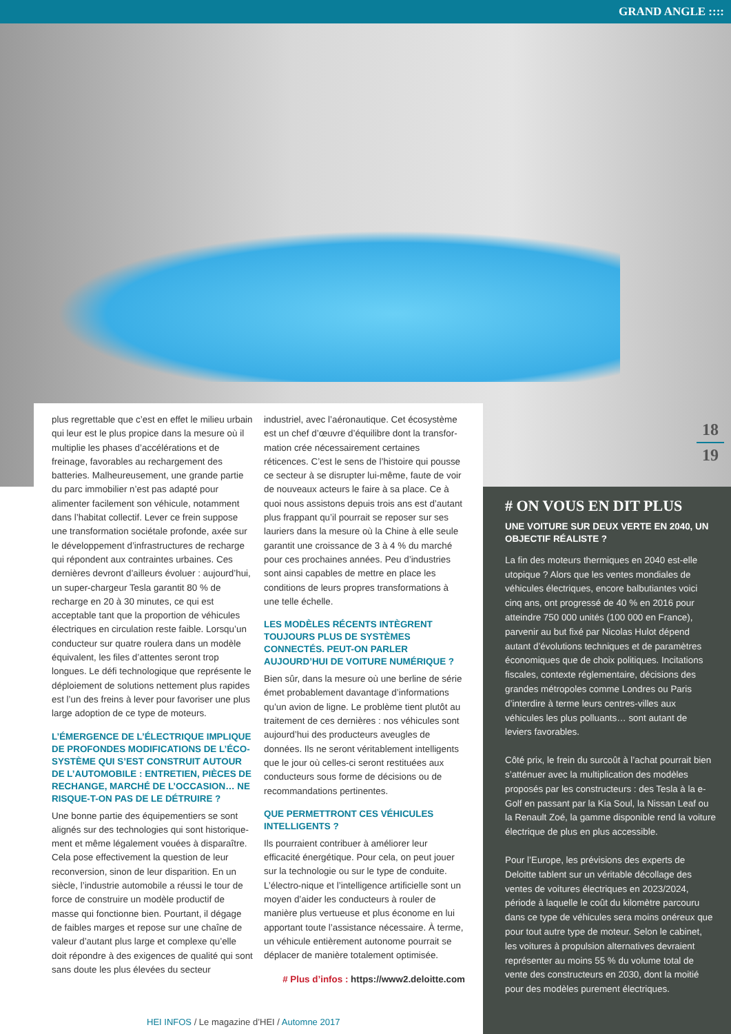GRAND ANGLE ::::
18
19
plus regrettable que c’est en effet le milieu urbain qui leur est le plus propice dans la mesure où il multiplie les phases d’accélérations et de freinage, favorables au rechargement des batteries. Malheureusement, une grande partie du parc immobilier n’est pas adapté pour alimenter facilement son véhicule, notamment dans l’habitat collectif. Lever ce frein suppose une transformation sociétale profonde, axée sur le développement d’infrastructures de recharge qui répondent aux contraintes urbaines. Ces dernières devront d’ailleurs évoluer : aujourd’hui, un super-chargeur Tesla garantit 80 % de recharge en 20 à 30 minutes, ce qui est acceptable tant que la proportion de véhicules électriques en circulation reste faible. Lorsqu’un conducteur sur quatre roulera dans un modèle équivalent, les files d’attentes seront trop longues. Le défi technologique que représente le déploiement de solutions nettement plus rapides est l’un des freins à lever pour favoriser une plus large adoption de ce type de moteurs.
L’ÉMERGENCE DE L’ÉLECTRIQUE IMPLIQUE DE PROFONDES MODIFICATIONS DE L’ÉCO-SYSTÈME QUI S’EST CONSTRUIT AUTOUR DE L’AUTOMOBILE : ENTRETIEN, PIÈCES DE RECHANGE, MARCHÉ DE L’OCCASION… NE RISQUE-T-ON PAS DE LE DÉTRUIRE ?
Une bonne partie des équipementiers se sont alignés sur des technologies qui sont historique-ment et même légalement vouées à disparaître. Cela pose effectivement la question de leur reconversion, sinon de leur disparition. En un siècle, l’industrie automobile a réussi le tour de force de construire un modèle productif de masse qui fonctionne bien. Pourtant, il dégage de faibles marges et repose sur une chaîne de valeur d’autant plus large et complexe qu’elle doit répondre à des exigences de qualité qui sont sans doute les plus élevées du secteur
industriel, avec l’aéronautique. Cet écosystème est un chef d’œuvre d’équilibre dont la transfor-mation crée nécessairement certaines réticences. C’est le sens de l’histoire qui pousse ce secteur à se disrupter lui-même, faute de voir de nouveaux acteurs le faire à sa place. Ce à quoi nous assistons depuis trois ans est d’autant plus frappant qu’il pourrait se reposer sur ses lauriers dans la mesure où la Chine à elle seule garantit une croissance de 3 à 4 % du marché pour ces prochaines années. Peu d’industries sont ainsi capables de mettre en place les conditions de leurs propres transformations à une telle échelle.
LES MODÈLES RÉCENTS INTÈGRENT TOUJOURS PLUS DE SYSTÈMES CONNECTÉS. PEUT-ON PARLER AUJOURD’HUI DE VOITURE NUMÉRIQUE ?
Bien sûr, dans la mesure où une berline de série émet probablement davantage d’informations qu’un avion de ligne. Le problème tient plutôt au traitement de ces dernières : nos véhicules sont aujourd’hui des producteurs aveugles de données. Ils ne seront véritablement intelligents que le jour où celles-ci seront restituées aux conducteurs sous forme de décisions ou de recommandations pertinentes.
QUE PERMETTRONT CES VÉHICULES INTELLIGENTS ?
Ils pourraient contribuer à améliorer leur efficacité énergétique. Pour cela, on peut jouer sur la technologie ou sur le type de conduite. L’électro-nique et l’intelligence artificielle sont un moyen d’aider les conducteurs à rouler de manière plus vertueuse et plus économe en lui apportant toute l’assistance nécessaire. À terme, un véhicule entièrement autonome pourrait se déplacer de manière totalement optimisée.
# Plus d’infos : https://www2.deloitte.com
# ON VOUS EN DIT PLUS
UNE VOITURE SUR DEUX VERTE EN 2040, UN OBJECTIF RÉALISTE ?
La fin des moteurs thermiques en 2040 est-elle utopique ? Alors que les ventes mondiales de véhicules électriques, encore balbutiantes voici cinq ans, ont progressé de 40 % en 2016 pour atteindre 750 000 unités (100 000 en France), parvenir au but fixé par Nicolas Hulot dépend autant d’évolutions techniques et de paramètres économiques que de choix politiques. Incitations fiscales, contexte réglementaire, décisions des grandes métropoles comme Londres ou Paris d’interdire à terme leurs centres-villes aux véhicules les plus polluants… sont autant de leviers favorables.
Côté prix, le frein du surcoût à l’achat pourrait bien s’atténuer avec la multiplication des modèles proposés par les constructeurs : des Tesla à la e-Golf en passant par la Kia Soul, la Nissan Leaf ou la Renault Zoé, la gamme disponible rend la voiture électrique de plus en plus accessible.
Pour l’Europe, les prévisions des experts de Deloitte tablent sur un véritable décollage des ventes de voitures électriques en 2023/2024, période à laquelle le coût du kilomètre parcouru dans ce type de véhicules sera moins onéreux que pour tout autre type de moteur. Selon le cabinet, les voitures à propulsion alternatives devraient représenter au moins 55 % du volume total de vente des constructeurs en 2030, dont la moitié pour des modèles purement électriques.
HEI INFOS / Le magazine d’HEI / Automne 2017